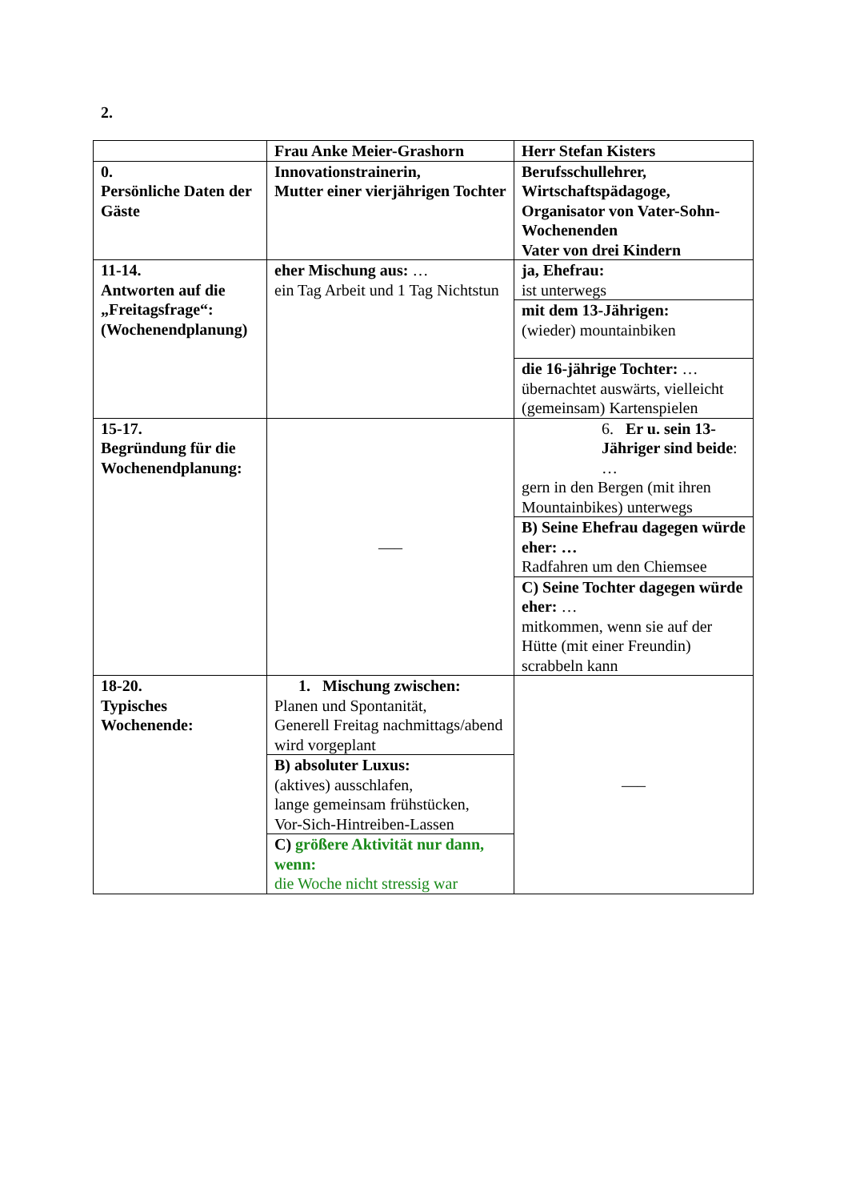2.
| | Frau Anke Meier-Grashorn | Herr Stefan Kisters |
| 0. Persönliche Daten der Gäste | Innovationstrainerin, Mutter einer vierjährigen Tochter | Berufsschullehrer, Wirtschaftspädagoge, Organisator von Vater-Sohn-Wochenenden Vater von drei Kindern |
| 11-14. Antworten auf die „Freitagsfrage“: (Wochenendplanung) | eher Mischung aus: … ein Tag Arbeit und 1 Tag Nichtstun | ja, Ehefrau: ist unterwegs |
| | | mit dem 13-Jährigen: (wieder) mountainbiken |
| | | die 16-jährige Tochter: … übernachtet auswärts, vielleicht (gemeinsam) Kartenspielen |
| 15-17. Begründung für die Wochenendplanung: | —– | 6. Er u. sein 13-Jähriger sind beide : … gern in den Bergen (mit ihren Mountainbikes) unterwegs |
| | | B) Seine Ehefrau dagegen würde eher: … Radfahren um den Chiemsee |
| | | C) Seine Tochter dagegen würde eher: … mitkommen, wenn sie auf der Hütte (mit einer Freundin) scrabbeln kann |
| 18-20. Typisches Wochenende: | 1. Mischung zwischen: Planen und Spontanität, Generell Freitag nachmittags/abend wird vorgeplant | —– |
| | B) absoluter Luxus: (aktives) ausschlafen, lange gemeinsam frühstücken, Vor-Sich-Hintreiben-Lassen | |
| | C) größere Aktivität nur dann, wenn: die Woche nicht stressig war | |